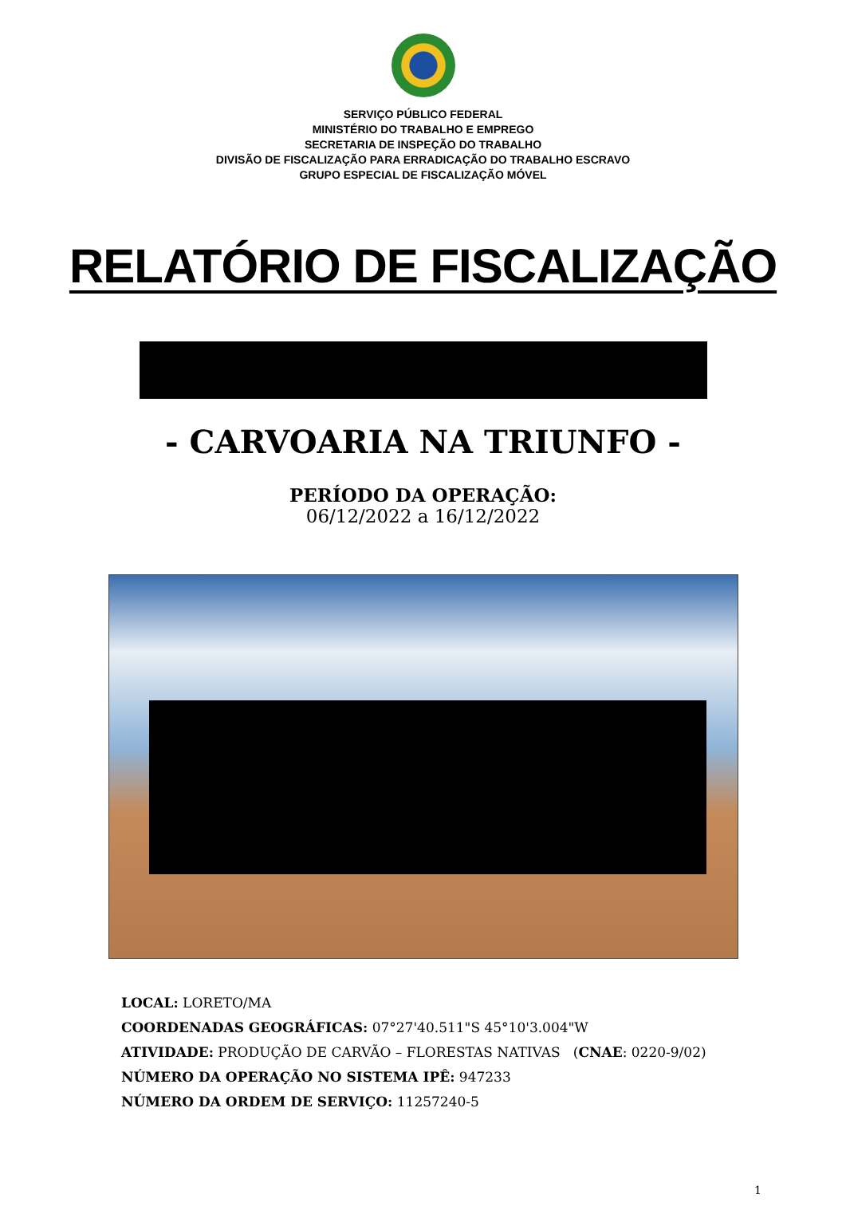SERVIÇO PÚBLICO FEDERAL
MINISTÉRIO DO TRABALHO E EMPREGO
SECRETARIA DE INSPEÇÃO DO TRABALHO
DIVISÃO DE FISCALIZAÇÃO PARA ERRADICAÇÃO DO TRABALHO ESCRAVO
GRUPO ESPECIAL DE FISCALIZAÇÃO MÓVEL
RELATÓRIO DE FISCALIZAÇÃO
- CARVOARIA NA TRIUNFO -
PERÍODO DA OPERAÇÃO:
06/12/2022 a 16/12/2022
LOCAL: LORETO/MA
COORDENADAS GEOGRÁFICAS: 07°27'40.511"S 45°10'3.004"W
ATIVIDADE: PRODUÇÃO DE CARVÃO – FLORESTAS NATIVAS (CNAE: 0220-9/02)
NÚMERO DA OPERAÇÃO NO SISTEMA IPÊ: 947233
NÚMERO DA ORDEM DE SERVIÇO: 11257240-5
1